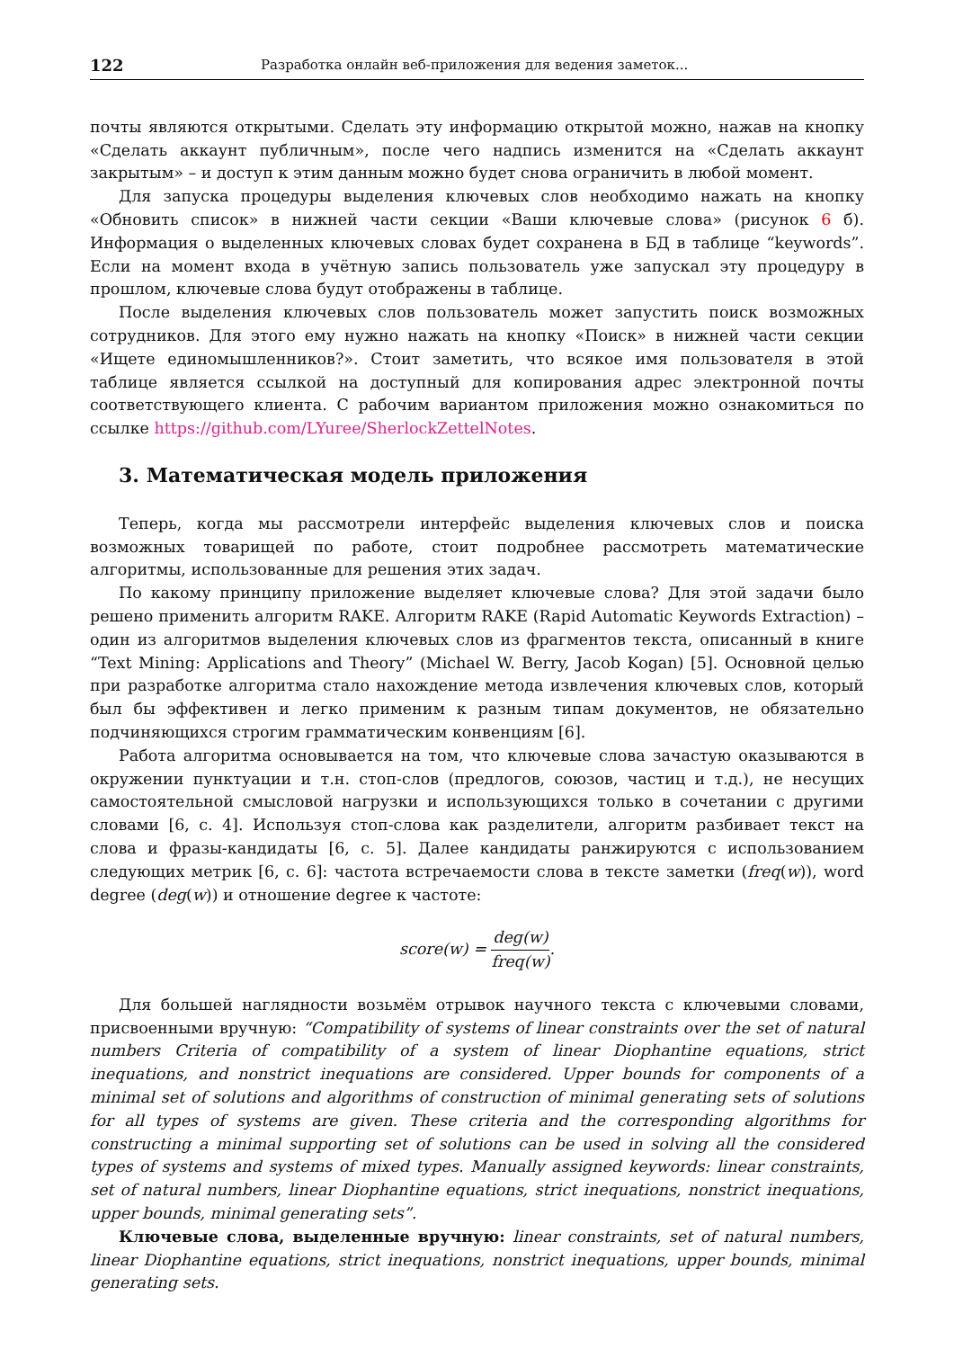122 Разработка онлайн веб-приложения для ведения заметок...
почты являются открытыми. Сделать эту информацию открытой можно, нажав на кнопку «Сделать аккаунт публичным», после чего надпись изменится на «Сделать аккаунт закрытым» – и доступ к этим данным можно будет снова ограничить в любой момент.
Для запуска процедуры выделения ключевых слов необходимо нажать на кнопку «Обновить список» в нижней части секции «Ваши ключевые слова» (рисунок 6 б). Информация о выделенных ключевых словах будет сохранена в БД в таблице “keywords”. Если на момент входа в учётную запись пользователь уже запускал эту процедуру в прошлом, ключевые слова будут отображены в таблице.
После выделения ключевых слов пользователь может запустить поиск возможных сотрудников. Для этого ему нужно нажать на кнопку «Поиск» в нижней части секции «Ищете единомышленников?». Стоит заметить, что всякое имя пользователя в этой таблице является ссылкой на доступный для копирования адрес электронной почты соответствующего клиента. С рабочим вариантом приложения можно ознакомиться по ссылке https://github.com/LYuree/SherlockZettelNotes.
3. Математическая модель приложения
Теперь, когда мы рассмотрели интерфейс выделения ключевых слов и поиска возможных товарищей по работе, стоит подробнее рассмотреть математические алгоритмы, использованные для решения этих задач.
По какому принципу приложение выделяет ключевые слова? Для этой задачи было решено применить алгоритм RAKE. Алгоритм RAKE (Rapid Automatic Keywords Extraction) – один из алгоритмов выделения ключевых слов из фрагментов текста, описанный в книге “Text Mining: Applications and Theory” (Michael W. Berry, Jacob Kogan) [5]. Основной целью при разработке алгоритма стало нахождение метода извлечения ключевых слов, который был бы эффективен и легко применим к разным типам документов, не обязательно подчиняющихся строгим грамматическим конвенциям [6].
Работа алгоритма основывается на том, что ключевые слова зачастую оказываются в окружении пунктуации и т.н. стоп-слов (предлогов, союзов, частиц и т.д.), не несущих самостоятельной смысловой нагрузки и использующихся только в сочетании с другими словами [6, с. 4]. Используя стоп-слова как разделители, алгоритм разбивает текст на слова и фразы-кандидаты [6, с. 5]. Далее кандидаты ранжируются с использованием следующих метрик [6, с. 6]: частота встречаемости слова в тексте заметки (freq(w)), word degree (deg(w)) и отношение degree к частоте:
score(w) = deg(w) freq(w).
Для большей наглядности возьмём отрывок научного текста с ключевыми словами, присвоенными вручную: “Compatibility of systems of linear constraints over the set of natural numbers Criteria of compatibility of a system of linear Diophantine equations, strict inequations, and nonstrict inequations are considered. Upper bounds for components of a minimal set of solutions and algorithms of construction of minimal generating sets of solutions for all types of systems are given. These criteria and the corresponding algorithms for constructing a minimal supporting set of solutions can be used in solving all the considered types of systems and systems of mixed types. Manually assigned keywords: linear constraints, set of natural numbers, linear Diophantine equations, strict inequations, nonstrict inequations, upper bounds, minimal generating sets”.
Ключевые слова, выделенные вручную: linear constraints, set of natural numbers, linear Diophantine equations, strict inequations, nonstrict inequations, upper bounds, minimal generating sets.